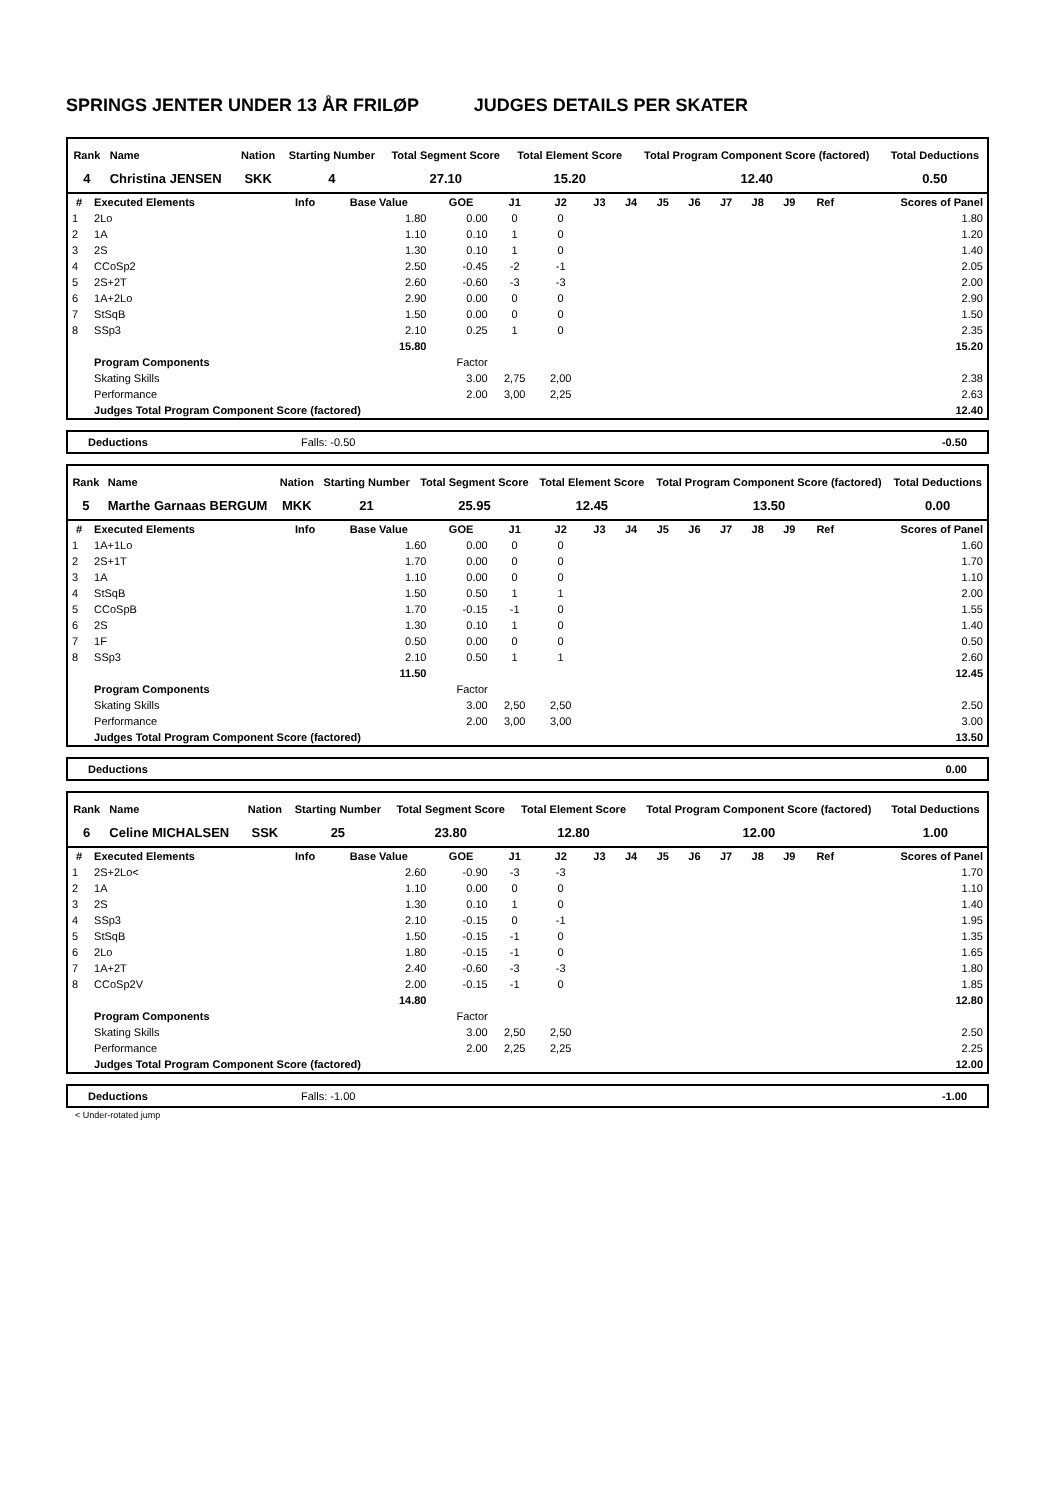SPRINGS JENTER UNDER 13 ÅR FRILØP JUDGES DETAILS PER SKATER
| Rank | Name | Nation | Starting Number | Total Segment Score | Total Element Score | Total Program Component Score (factored) | Total Deductions |
| --- | --- | --- | --- | --- | --- | --- | --- |
| 4 | Christina JENSEN | SKK | 4 | 27.10 | 15.20 | 12.40 | 0.50 |
| # | Executed Elements | Info | Base Value | GOE | J1 | J2 | J3 | J4 | J5 | J6 | J7 | J8 | J9 | Ref | Scores of Panel |
| --- | --- | --- | --- | --- | --- | --- | --- | --- | --- | --- | --- | --- | --- | --- | --- |
| 1 | 2Lo | | 1.80 | 0.00 | 0 | 0 | | | | | | | | | 1.80 |
| 2 | 1A | | 1.10 | 0.10 | 1 | 0 | | | | | | | | | 1.20 |
| 3 | 2S | | 1.30 | 0.10 | 1 | 0 | | | | | | | | | 1.40 |
| 4 | CCoSp2 | | 2.50 | -0.45 | -2 | -1 | | | | | | | | | 2.05 |
| 5 | 2S+2T | | 2.60 | -0.60 | -3 | -3 | | | | | | | | | 2.00 |
| 6 | 1A+2Lo | | 2.90 | 0.00 | 0 | 0 | | | | | | | | | 2.90 |
| 7 | StSqB | | 1.50 | 0.00 | 0 | 0 | | | | | | | | | 1.50 |
| 8 | SSp3 | | 2.10 | 0.25 | 1 | 0 | | | | | | | | | 2.35 |
| | | | 15.80 | | | | | | | | | | | | 15.20 |
| | Program Components | | | Factor | | | | | | | | | | | |
| | Skating Skills | | | 3.00 | 2,75 | 2,00 | | | | | | | | | 2.38 |
| | Performance | | | 2.00 | 3,00 | 2,25 | | | | | | | | | 2.63 |
| | Judges Total Program Component Score (factored) | | | | | | | | | | | | | | 12.40 |
Deductions Falls: -0.50 -0.50
| Rank | Name | Nation | Starting Number | Total Segment Score | Total Element Score | Total Program Component Score (factored) | Total Deductions |
| --- | --- | --- | --- | --- | --- | --- | --- |
| 5 | Marthe Garnaas BERGUM | MKK | 21 | 25.95 | 12.45 | 13.50 | 0.00 |
| # | Executed Elements | Info | Base Value | GOE | J1 | J2 | J3 | J4 | J5 | J6 | J7 | J8 | J9 | Ref | Scores of Panel |
| --- | --- | --- | --- | --- | --- | --- | --- | --- | --- | --- | --- | --- | --- | --- | --- |
| 1 | 1A+1Lo | | 1.60 | 0.00 | 0 | 0 | | | | | | | | | 1.60 |
| 2 | 2S+1T | | 1.70 | 0.00 | 0 | 0 | | | | | | | | | 1.70 |
| 3 | 1A | | 1.10 | 0.00 | 0 | 0 | | | | | | | | | 1.10 |
| 4 | StSqB | | 1.50 | 0.50 | 1 | 1 | | | | | | | | | 2.00 |
| 5 | CCoSpB | | 1.70 | -0.15 | -1 | 0 | | | | | | | | | 1.55 |
| 6 | 2S | | 1.30 | 0.10 | 1 | 0 | | | | | | | | | 1.40 |
| 7 | 1F | | 0.50 | 0.00 | 0 | 0 | | | | | | | | | 0.50 |
| 8 | SSp3 | | 2.10 | 0.50 | 1 | 1 | | | | | | | | | 2.60 |
| | | | 11.50 | | | | | | | | | | | | 12.45 |
| | Program Components | | | Factor | | | | | | | | | | | |
| | Skating Skills | | | 3.00 | 2,50 | 2,50 | | | | | | | | | 2.50 |
| | Performance | | | 2.00 | 3,00 | 3,00 | | | | | | | | | 3.00 |
| | Judges Total Program Component Score (factored) | | | | | | | | | | | | | | 13.50 |
Deductions 0.00
| Rank | Name | Nation | Starting Number | Total Segment Score | Total Element Score | Total Program Component Score (factored) | Total Deductions |
| --- | --- | --- | --- | --- | --- | --- | --- |
| 6 | Celine MICHALSEN | SSK | 25 | 23.80 | 12.80 | 12.00 | 1.00 |
| # | Executed Elements | Info | Base Value | GOE | J1 | J2 | J3 | J4 | J5 | J6 | J7 | J8 | J9 | Ref | Scores of Panel |
| --- | --- | --- | --- | --- | --- | --- | --- | --- | --- | --- | --- | --- | --- | --- | --- |
| 1 | 2S+2Lo< | | 2.60 | -0.90 | -3 | -3 | | | | | | | | | 1.70 |
| 2 | 1A | | 1.10 | 0.00 | 0 | 0 | | | | | | | | | 1.10 |
| 3 | 2S | | 1.30 | 0.10 | 1 | 0 | | | | | | | | | 1.40 |
| 4 | SSp3 | | 2.10 | -0.15 | 0 | -1 | | | | | | | | | 1.95 |
| 5 | StSqB | | 1.50 | -0.15 | -1 | 0 | | | | | | | | | 1.35 |
| 6 | 2Lo | | 1.80 | -0.15 | -1 | 0 | | | | | | | | | 1.65 |
| 7 | 1A+2T | | 2.40 | -0.60 | -3 | -3 | | | | | | | | | 1.80 |
| 8 | CCoSp2V | | 2.00 | -0.15 | -1 | 0 | | | | | | | | | 1.85 |
| | | | 14.80 | | | | | | | | | | | | 12.80 |
| | Program Components | | | Factor | | | | | | | | | | | |
| | Skating Skills | | | 3.00 | 2,50 | 2,50 | | | | | | | | | 2.50 |
| | Performance | | | 2.00 | 2,25 | 2,25 | | | | | | | | | 2.25 |
| | Judges Total Program Component Score (factored) | | | | | | | | | | | | | | 12.00 |
Deductions Falls: -1.00 -1.00
< Under-rotated jump